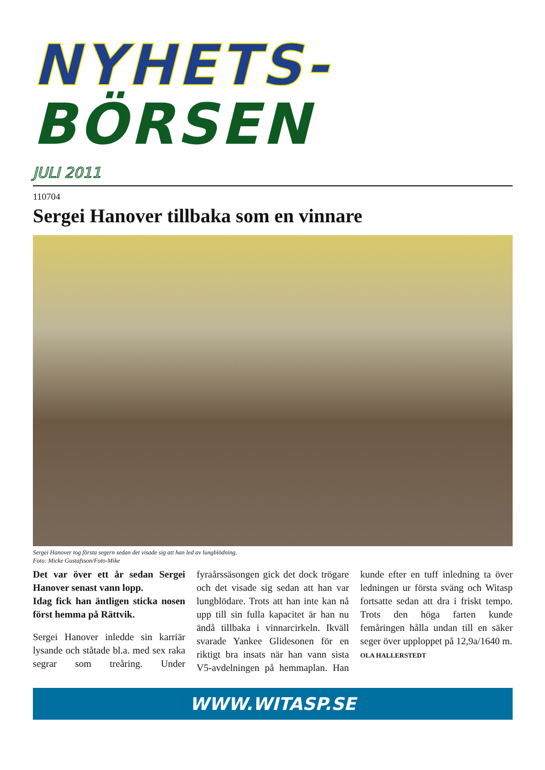NYHETS-
BÖRSEN
JULI 2011
110704
Sergei Hanover tillbaka som en vinnare
Sergei Hanover tog första segern sedan det visade sig att han led av lungblödning.
Foto: Micke Gustafsson/Foto-Mike
Det var över ett år sedan Sergei Hanover senast vann lopp.
Idag fick han äntligen sticka nosen först hemma på Rättvik.
Sergei Hanover inledde sin karriär lysande och ståtade bl.a. med sex raka segrar som treåring. Under fyraårssäsongen gick det dock trögare och det visade sig sedan att han var lungblödare. Trots att han inte kan nå upp till sin fulla kapacitet är han nu ändå tillbaka i vinnarcirkeln. Ikväll svarade Yankee Glidesonen för en riktigt bra insats när han vann sista V5-avdelningen på hemmaplan. Han kunde efter en tuff inledning ta över ledningen ur första sväng och Witasp fortsatte sedan att dra i friskt tempo. Trots den höga farten kunde femåringen hålla undan till en säker seger över upploppet på 12,9a/1640 m.
OLA HALLERSTEDT
WWW.WITASP.SE